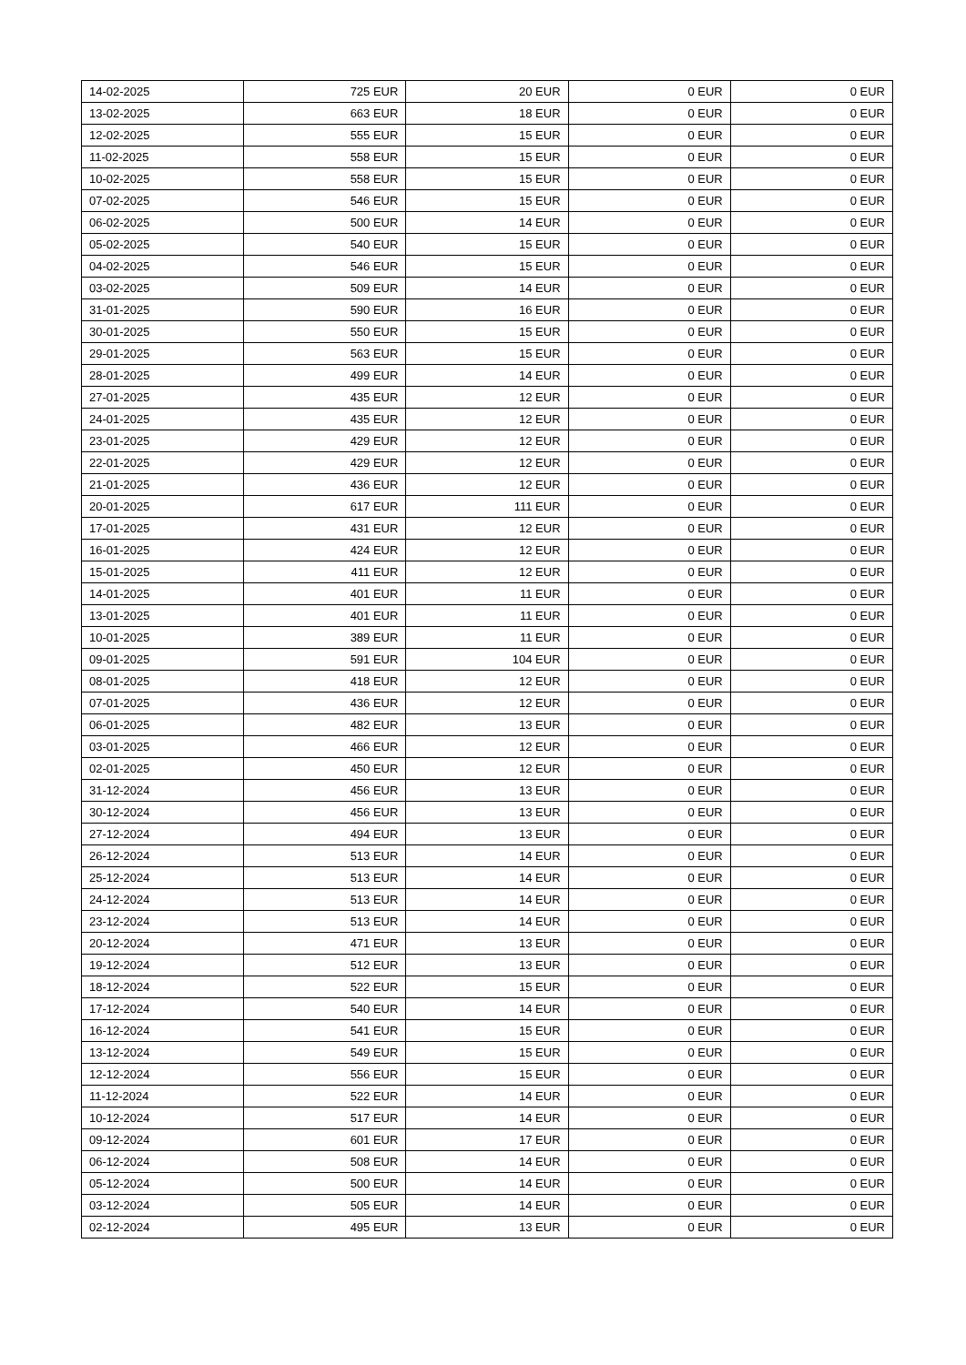| 14-02-2025 | 725 EUR | 20 EUR | 0 EUR | 0 EUR |
| 13-02-2025 | 663 EUR | 18 EUR | 0 EUR | 0 EUR |
| 12-02-2025 | 555 EUR | 15 EUR | 0 EUR | 0 EUR |
| 11-02-2025 | 558 EUR | 15 EUR | 0 EUR | 0 EUR |
| 10-02-2025 | 558 EUR | 15 EUR | 0 EUR | 0 EUR |
| 07-02-2025 | 546 EUR | 15 EUR | 0 EUR | 0 EUR |
| 06-02-2025 | 500 EUR | 14 EUR | 0 EUR | 0 EUR |
| 05-02-2025 | 540 EUR | 15 EUR | 0 EUR | 0 EUR |
| 04-02-2025 | 546 EUR | 15 EUR | 0 EUR | 0 EUR |
| 03-02-2025 | 509 EUR | 14 EUR | 0 EUR | 0 EUR |
| 31-01-2025 | 590 EUR | 16 EUR | 0 EUR | 0 EUR |
| 30-01-2025 | 550 EUR | 15 EUR | 0 EUR | 0 EUR |
| 29-01-2025 | 563 EUR | 15 EUR | 0 EUR | 0 EUR |
| 28-01-2025 | 499 EUR | 14 EUR | 0 EUR | 0 EUR |
| 27-01-2025 | 435 EUR | 12 EUR | 0 EUR | 0 EUR |
| 24-01-2025 | 435 EUR | 12 EUR | 0 EUR | 0 EUR |
| 23-01-2025 | 429 EUR | 12 EUR | 0 EUR | 0 EUR |
| 22-01-2025 | 429 EUR | 12 EUR | 0 EUR | 0 EUR |
| 21-01-2025 | 436 EUR | 12 EUR | 0 EUR | 0 EUR |
| 20-01-2025 | 617 EUR | 111 EUR | 0 EUR | 0 EUR |
| 17-01-2025 | 431 EUR | 12 EUR | 0 EUR | 0 EUR |
| 16-01-2025 | 424 EUR | 12 EUR | 0 EUR | 0 EUR |
| 15-01-2025 | 411 EUR | 12 EUR | 0 EUR | 0 EUR |
| 14-01-2025 | 401 EUR | 11 EUR | 0 EUR | 0 EUR |
| 13-01-2025 | 401 EUR | 11 EUR | 0 EUR | 0 EUR |
| 10-01-2025 | 389 EUR | 11 EUR | 0 EUR | 0 EUR |
| 09-01-2025 | 591 EUR | 104 EUR | 0 EUR | 0 EUR |
| 08-01-2025 | 418 EUR | 12 EUR | 0 EUR | 0 EUR |
| 07-01-2025 | 436 EUR | 12 EUR | 0 EUR | 0 EUR |
| 06-01-2025 | 482 EUR | 13 EUR | 0 EUR | 0 EUR |
| 03-01-2025 | 466 EUR | 12 EUR | 0 EUR | 0 EUR |
| 02-01-2025 | 450 EUR | 12 EUR | 0 EUR | 0 EUR |
| 31-12-2024 | 456 EUR | 13 EUR | 0 EUR | 0 EUR |
| 30-12-2024 | 456 EUR | 13 EUR | 0 EUR | 0 EUR |
| 27-12-2024 | 494 EUR | 13 EUR | 0 EUR | 0 EUR |
| 26-12-2024 | 513 EUR | 14 EUR | 0 EUR | 0 EUR |
| 25-12-2024 | 513 EUR | 14 EUR | 0 EUR | 0 EUR |
| 24-12-2024 | 513 EUR | 14 EUR | 0 EUR | 0 EUR |
| 23-12-2024 | 513 EUR | 14 EUR | 0 EUR | 0 EUR |
| 20-12-2024 | 471 EUR | 13 EUR | 0 EUR | 0 EUR |
| 19-12-2024 | 512 EUR | 13 EUR | 0 EUR | 0 EUR |
| 18-12-2024 | 522 EUR | 15 EUR | 0 EUR | 0 EUR |
| 17-12-2024 | 540 EUR | 14 EUR | 0 EUR | 0 EUR |
| 16-12-2024 | 541 EUR | 15 EUR | 0 EUR | 0 EUR |
| 13-12-2024 | 549 EUR | 15 EUR | 0 EUR | 0 EUR |
| 12-12-2024 | 556 EUR | 15 EUR | 0 EUR | 0 EUR |
| 11-12-2024 | 522 EUR | 14 EUR | 0 EUR | 0 EUR |
| 10-12-2024 | 517 EUR | 14 EUR | 0 EUR | 0 EUR |
| 09-12-2024 | 601 EUR | 17 EUR | 0 EUR | 0 EUR |
| 06-12-2024 | 508 EUR | 14 EUR | 0 EUR | 0 EUR |
| 05-12-2024 | 500 EUR | 14 EUR | 0 EUR | 0 EUR |
| 03-12-2024 | 505 EUR | 14 EUR | 0 EUR | 0 EUR |
| 02-12-2024 | 495 EUR | 13 EUR | 0 EUR | 0 EUR |